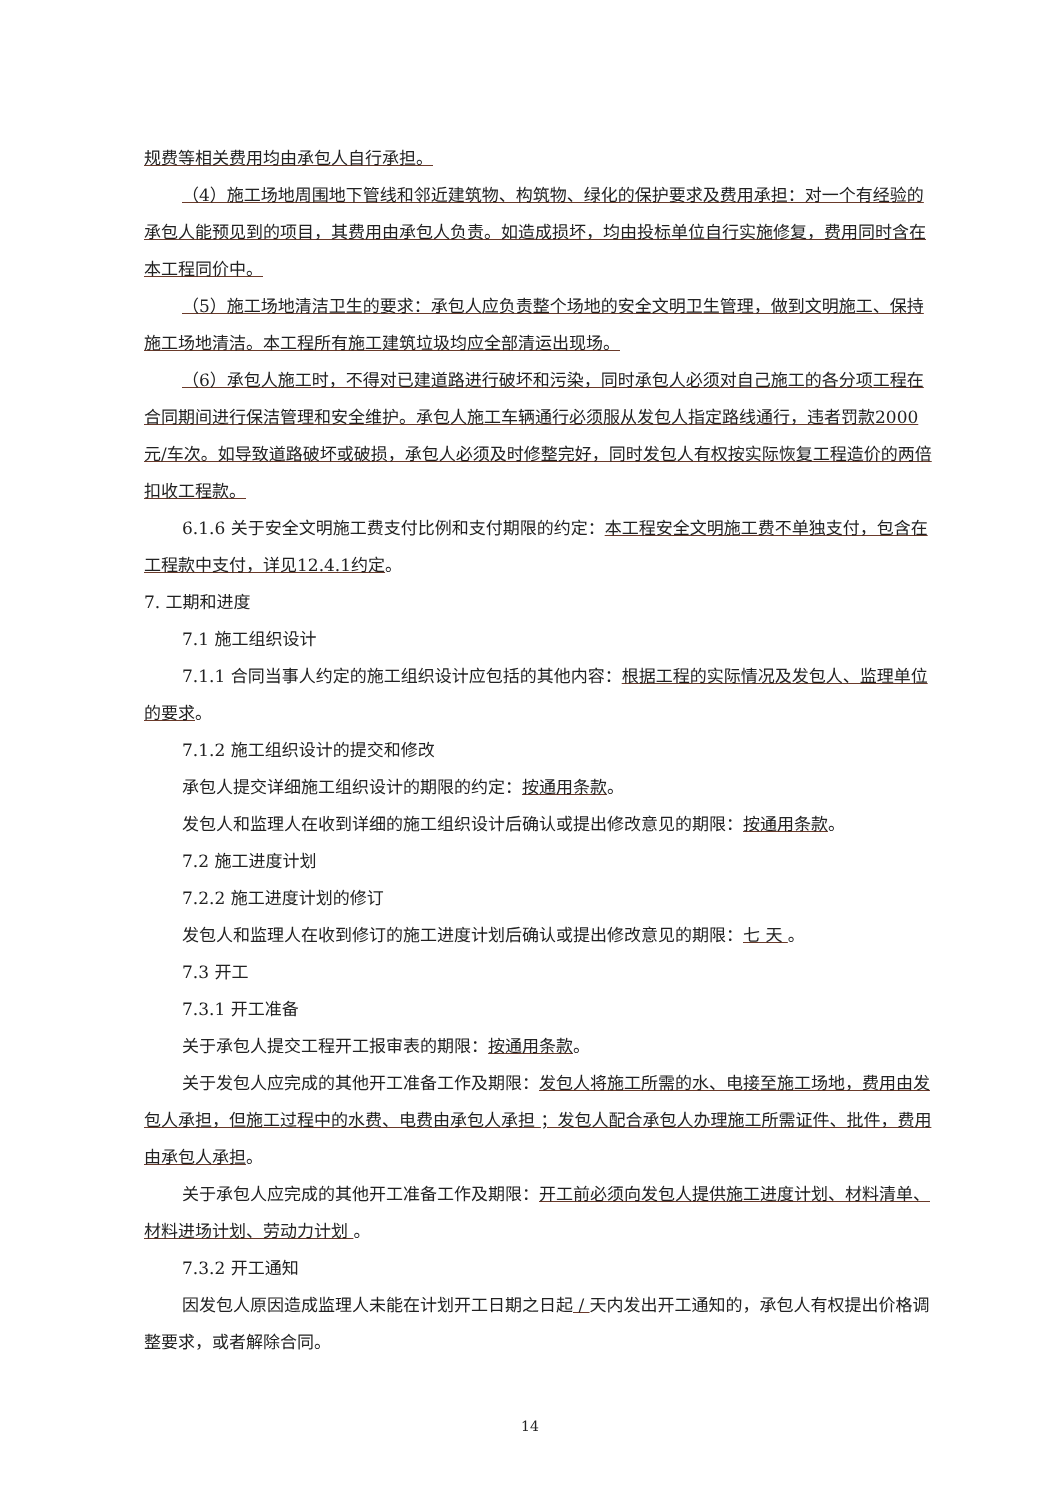规费等相关费用均由承包人自行承担。
（4）施工场地周围地下管线和邻近建筑物、构筑物、绿化的保护要求及费用承担：对一个有经验的承包人能预见到的项目，其费用由承包人负责。如造成损坏，均由投标单位自行实施修复，费用同时含在本工程同价中。
（5）施工场地清洁卫生的要求：承包人应负责整个场地的安全文明卫生管理，做到文明施工、保持施工场地清洁。本工程所有施工建筑垃圾均应全部清运出现场。
（6）承包人施工时，不得对已建道路进行破坏和污染，同时承包人必须对自己施工的各分项工程在合同期间进行保洁管理和安全维护。承包人施工车辆通行必须服从发包人指定路线通行，违者罚款2000元/车次。如导致道路破坏或破损，承包人必须及时修整完好，同时发包人有权按实际恢复工程造价的两倍扣收工程款。
6.1.6 关于安全文明施工费支付比例和支付期限的约定：本工程安全文明施工费不单独支付，包含在工程款中支付，详见12.4.1约定。
7. 工期和进度
7.1 施工组织设计
7.1.1 合同当事人约定的施工组织设计应包括的其他内容：根据工程的实际情况及发包人、监理单位的要求。
7.1.2 施工组织设计的提交和修改
承包人提交详细施工组织设计的期限的约定：按通用条款。
发包人和监理人在收到详细的施工组织设计后确认或提出修改意见的期限：按通用条款。
7.2 施工进度计划
7.2.2 施工进度计划的修订
发包人和监理人在收到修订的施工进度计划后确认或提出修改意见的期限：七 天 。
7.3 开工
7.3.1 开工准备
关于承包人提交工程开工报审表的期限：按通用条款。
关于发包人应完成的其他开工准备工作及期限：发包人将施工所需的水、电接至施工场地，费用由发包人承担，但施工过程中的水费、电费由承包人承担 ；发包人配合承包人办理施工所需证件、批件，费用由承包人承担。
关于承包人应完成的其他开工准备工作及期限：开工前必须向发包人提供施工进度计划、材料清单、材料进场计划、劳动力计划 。
7.3.2 开工通知
因发包人原因造成监理人未能在计划开工日期之日起 / 天内发出开工通知的，承包人有权提出价格调整要求，或者解除合同。
14